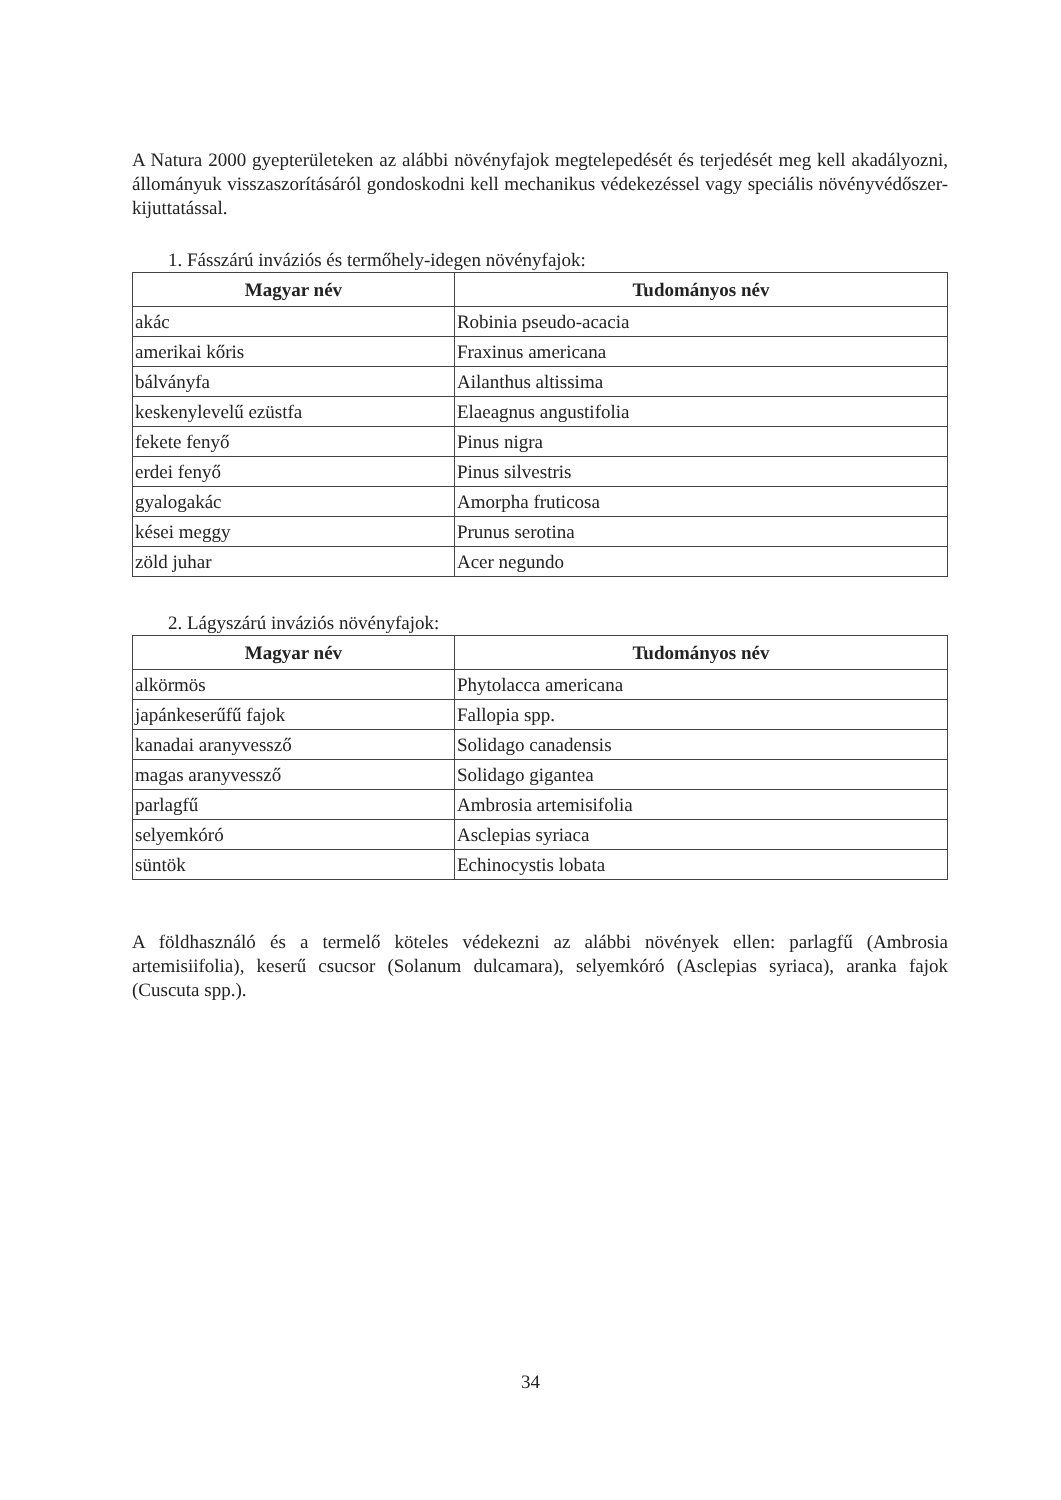A Natura 2000 gyepterületeken az alábbi növényfajok megtelepedését és terjedését meg kell akadályozni, állományuk visszaszorításáról gondoskodni kell mechanikus védekezéssel vagy speciális növényvédőszer-kijuttatással.
1. Fásszárú inváziós és termőhely-idegen növényfajok:
| Magyar név | Tudományos név |
| --- | --- |
| akác | Robinia pseudo-acacia |
| amerikai kőris | Fraxinus americana |
| bálványfa | Ailanthus altissima |
| keskenylevelű ezüstfa | Elaeagnus angustifolia |
| fekete fenyő | Pinus nigra |
| erdei fenyő | Pinus silvestris |
| gyalogakác | Amorpha fruticosa |
| kései meggy | Prunus serotina |
| zöld juhar | Acer negundo |
2. Lágyszárú inváziós növényfajok:
| Magyar név | Tudományos név |
| --- | --- |
| alkörmös | Phytolacca americana |
| japánkeserűfű fajok | Fallopia spp. |
| kanadai aranyvessző | Solidago canadensis |
| magas aranyvessző | Solidago gigantea |
| parlagfű | Ambrosia artemisifolia |
| selyemkóró | Asclepias syriaca |
| süntök | Echinocystis lobata |
A földhasználó és a termelő köteles védekezni az alábbi növények ellen: parlagfű (Ambrosia artemisiifolia), keserű csucsor (Solanum dulcamara), selyemkóró (Asclepias syriaca), aranka fajok (Cuscuta spp.).
34